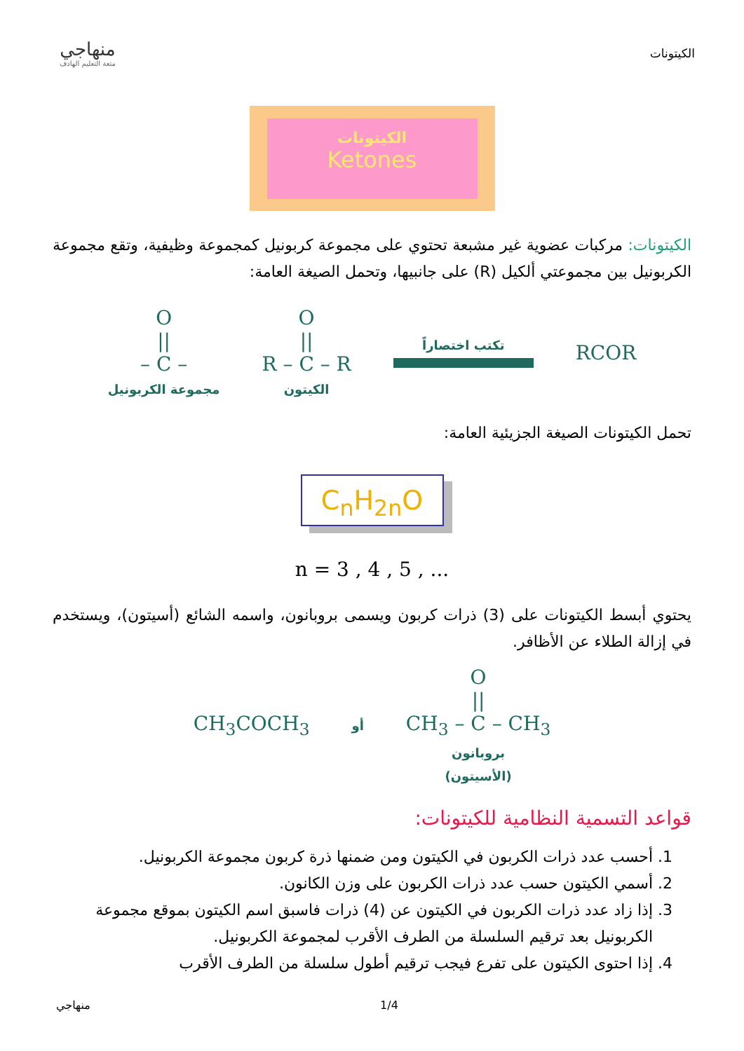الكيتونات
منهاجي
متعة التعليم الهادف
الكيتونات
Ketones
الكيتونات: مركبات عضوية غير مشبعة تحتوي على مجموعة كربونيل كمجموعة وظيفية، وتقع مجموعة الكربونيل بين مجموعتي ألكيل (R) على جانبيها، وتحمل الصيغة العامة:
O
||
– C –
مجموعة الكربونيل
O
||
R – C – R
الكيتون
تكتب اختصاراً
RCOR
تحمل الكيتونات الصيغة الجزيئية العامة:
C<sub>n</sub>H<sub>2n</sub>O
n = 3 , 4 , 5 , ...
يحتوي أبسط الكيتونات على (3) ذرات كربون ويسمى بروبانون، واسمه الشائع (أسيتون)، ويستخدم في إزالة الطلاء عن الأظافر.
CH<sub>3</sub>COCH<sub>3</sub>
أو
O
||
CH<sub>3</sub> – C – CH<sub>3</sub>
بروبانون
(الأسيتون)
قواعد التسمية النظامية للكيتونات:
1. أحسب عدد ذرات الكربون في الكيتون ومن ضمنها ذرة كربون مجموعة الكربونيل.
2. أسمي الكيتون حسب عدد ذرات الكربون على وزن الكانون.
3. إذا زاد عدد ذرات الكربون في الكيتون عن (4) ذرات فاسبق اسم الكيتون بموقع مجموعة الكربونيل بعد ترقيم السلسلة من الطرف الأقرب لمجموعة الكربونيل.
4. إذا احتوى الكيتون على تفرع فيجب ترقيم أطول سلسلة من الطرف الأقرب
منهاجي 1/4